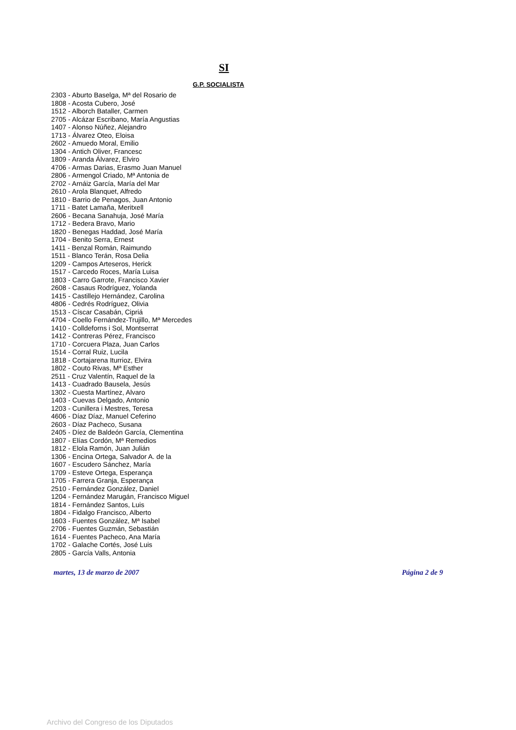SI
G.P. SOCIALISTA
2303 - Aburto Baselga, Mª del Rosario de
1808 - Acosta Cubero, José
1512 - Alborch Bataller, Carmen
2705 - Alcázar Escribano, María Angustias
1407 - Alonso Núñez, Alejandro
1713 - Álvarez Oteo, Eloisa
2602 - Amuedo Moral, Emilio
1304 - Antich Oliver, Francesc
1809 - Aranda Álvarez, Elviro
4706 - Armas Darias, Erasmo Juan Manuel
2806 - Armengol Criado, Mª Antonia de
2702 - Arnáiz García, María del Mar
2610 - Arola Blanquet, Alfredo
1810 - Barrio de Penagos, Juan Antonio
1711 - Batet Lamaña, Meritxell
2606 - Becana Sanahuja, José María
1712 - Bedera Bravo, Mario
1820 - Benegas Haddad, José María
1704 - Benito Serra, Ernest
1411 - Benzal Román, Raimundo
1511 - Blanco Terán, Rosa Delia
1209 - Campos Arteseros, Herick
1517 - Carcedo Roces, María Luisa
1803 - Carro Garrote, Francisco Xavier
2608 - Casaus Rodríguez, Yolanda
1415 - Castillejo Hernández, Carolina
4806 - Cedrés Rodríguez, Olivia
1513 - Císcar Casabán, Cipriá
4704 - Coello Fernández-Trujillo, Mª Mercedes
1410 - Colldeforns i Sol, Montserrat
1412 - Contreras Pérez, Francisco
1710 - Corcuera Plaza, Juan Carlos
1514 - Corral Ruiz, Lucila
1818 - Cortajarena Iturrioz, Elvira
1802 - Couto Rivas, Mª Esther
2511 - Cruz Valentín, Raquel de la
1413 - Cuadrado Bausela, Jesús
1302 - Cuesta Martínez, Alvaro
1403 - Cuevas Delgado, Antonio
1203 - Cunillera i Mestres, Teresa
4606 - Díaz Díaz, Manuel Ceferino
2603 - Díaz Pacheco, Susana
2405 - Díez de Baldeón García, Clementina
1807 - Elías Cordón, Mª Remedios
1812 - Elola Ramón, Juan Julián
1306 - Encina Ortega, Salvador A. de la
1607 - Escudero Sánchez, María
1709 - Esteve Ortega, Esperança
1705 - Farrera Granja, Esperança
2510 - Fernández González, Daniel
1204 - Fernández Marugán, Francisco Miguel
1814 - Fernández Santos, Luis
1804 - Fidalgo Francisco, Alberto
1603 - Fuentes González, Mª Isabel
2706 - Fuentes Guzmán, Sebastián
1614 - Fuentes Pacheco, Ana María
1702 - Galache Cortés, José Luis
2805 - García Valls, Antonia
martes, 13 de marzo de 2007 Página 2 de 9
Archivo del Congreso de los Diputados